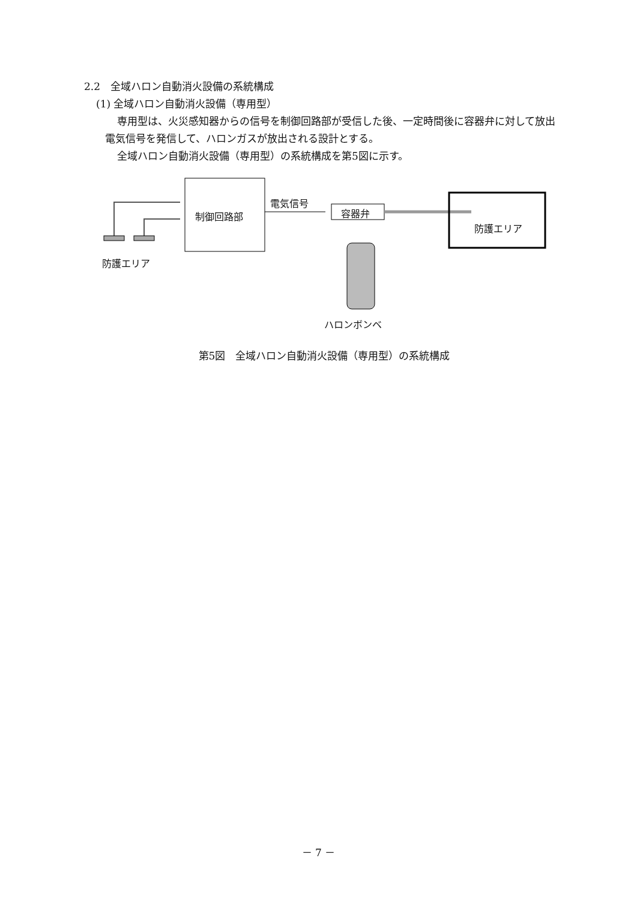2.2　全域ハロン自動消火設備の系統構成
(1) 全域ハロン自動消火設備（専用型）
専用型は、火災感知器からの信号を制御回路部が受信した後、一定時間後に容器弁に対して放出電気信号を発信して、ハロンガスが放出される設計とする。
全域ハロン自動消火設備（専用型）の系統構成を第5図に示す。
制御回路部
電気信号
容器弁
防護エリア
防護エリア
ハロンボンベ
第5図　全域ハロン自動消火設備（専用型）の系統構成
－ 7 －